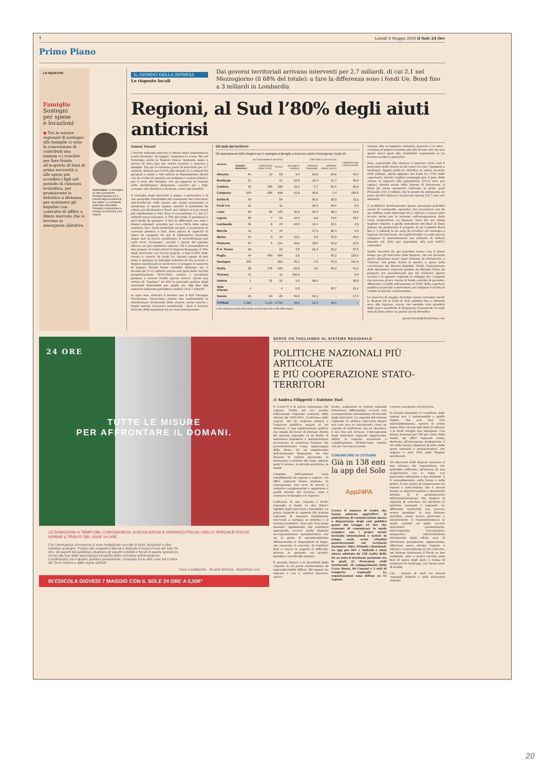4 Lunedì 4 Maggio 2020 Il Sole 24 Ore
Primo Piano
LE INIZIATIVE
Famiglie
Sostegni
per spese
e locazioni
● Tra le misure regionali di sostegno alle famiglie ci sono la concessione di contributi una tantum o i voucher per fare fronte all'acquisto di beni di prima necessità o alle spese per accudire i figli nel periodo di chiusura scolastica, per promuovere la didattica a distanza, per sostenere gli inquilini con contratto di affitto a libero mercato che si trovano in emergenza abitativa.
Governatori. La Sardegna (in alto il presidente Christian Solinas) ha il primato degli investimenti pro-capite. La Lombardia (nella foto sotto Attilio Fontana) è intenzionata a lanciare un bond fino a tre miliardi
IL GIORNO DELLA RIPRESA
Le risposte locali
Dai governi territoriali arrivano interventi per 2,7 miliardi, di cui 2,1 nel Mezzogiorno (il 68% del totale): a fare la differenza sono i fondi Ue. Bond fino a 3 miliardi in Lombardia
Regioni, al Sud l’80% degli aiuti anticrisi
Gianni Trovati
I decreti nazionali anticrisi e l'attesa della maximanovra ormai diventata “di maggio” dominano la scena. Ma nel frattempo anche le Regioni stanno mettendo mano a misure di vario tipo per venire incontro a imprese e famiglie. Fin qui il contatore parla di interventi per 2,7 miliardi, dedicati per il 60% alle aziende (1,1 miliardi fra garanzie e mutui e 580 milioni in finanziamenti diretti con un occhio di riguardo ad artigiani e commercianti) e per il resto alle famiglie, con un supporto ai Comuni nella distribuzione alimentare, voucher per i figli, sostegno alla didattica a distanza o aiuti agli inquilini.
Il ventaglio degli interventi è ampio, e particolare è la sua geografia, fotografata dal censimento dei ricercatori dell'Issirfa-Cnr sulle misure già varate presentato in anteprima in questa pagina: perché la pandemia ha colpito più duramente a Nord, ma i bilanci si sono mossi più rapidamente a Sud, dove si concentrano 2,1 dei 2,7 miliardi messi sul piatto: il 79% del totale. Il paradosso è però facile da spiegare. A fare la differenza non sono i bilanci regionali, assorbiti per circa l'80% dalle spese sanitarie, ma i fondi strutturali europei. I programmi di coesione puntano a Sud, dove spesso la capacità di spesa ha viaggiato fin qui al rallentatore lasciando ampie doti di risorse inutilizzate. È un'inefficienza per certi versi “fortunata”, perché i ritardi del passato offrono ora più munizioni anticrisi. Ed è riassumibile in due numeri: al Centro-Nord le Regioni finanziano il 70% degli interventi con risorse proprie, a Sud il 68% delle misure è coperto da fondi Ue. Questa coppia di dati aiuta a spiegare la battaglia sottotraccia fra governo e Regioni meridionali ai tavoli dove si prepara la manovra di maggio. Perché Roma vorrebbe utilizzare per il decreto gli 11-12 miliardi ancora non spesi della vecchia programmazione 2014-2020, mentre i presidenti puntano a tenersi strette queste risorse. Anche per evitare di “regalare” ad altri la paternità politica degli interventi finanziabili per quella via. Alla fine alla manovra nazionale potrebbero andare circa 7 miliardi.
In ogni caso, assicura il ministro per il Sud Giuseppe Provenzano, l'intervento statale non cambierebbe la distribuzione territoriale delle risorse: anche perché i fragili sistemi economici meridionali - dove il turismo bloccato dalla pandemia ha un ruolo determinante
Gli aiuti dal territorio
Gli stanziamenti delle Regioni per il sostegno a famiglie e imprese contro l'emergenza Covid-19
| REGIONE | GLI STANZIAMENTI (MILIONI) | | | I SETTORI DI ATTIVITÀ (%) | | | L'IMPORTO PRO CAPITE (EURO) |
| --- | --- | --- | --- | --- | --- | --- | --- |
| | RISORSE REGIONALI | RIPROGRAM FONDI STRUT. | TOTALE | WELFARE E FAMIGLIE | IMPRESE: FINANZIAM. | IMPRESE: GARAN. MUTUI | |
| Abruzzo | 41 | 12 | 53 | 9,4 | 20,8 | 69,8 | 40,4 |
| Basilicata | 21 | - | 21 | 22,9 | 15,4 | 61,7 | 36,9 |
| Calabria | 30 | 155 | 185 | 16,2 | 2,7 | 81,1 | 95,0 |
| Campania | 253 | 655 | 908 | 61,8 | 36,8 | 1,4 | 156,6 |
| Emilia-R. | 50 | - | 50 | - | 80,0 | 20,0 | 11,2 |
| Friuli-V.G. | 11 | - | 11 | - | 66,4 | 33,6 | 9,3 |
| Lazio | 89 | 56 | 145 | 36,3 | 25,3 | 38,4 | 24,6 |
| Liguria | 45 | 7 | 52 | 16,4 | 9,9 | 73,6 | 33,7 |
| Lombardia | 36 | 8 | 43 | 66,5 | 10,4 | 23,1 | 4,3 |
| Marche | 11 | 4 | 14 | - | 17,6 | 82,4 | 9,3 |
| Molise | 10 | 0 | 10 | 19,2 | 3,8 | 76,9 | 34,0 |
| Piemonte | 97 | 5 | 101 | 28,2 | 18,5 | 53,3 | 23,3 |
| P. A. Trento | 20 | - | 20 | 4,5 | 69,3 | 26,2 | 37,3 |
| Puglia | 34 | 450 | 484 | 2,8 | - | 97,2 | 120,0 |
| Sardegna | 265 | - | 266 | 45,2 | 7,5 | 47,3 | 161,9 |
| Sicilia | 30 | 175 | 205 | 65,8 | 4,9 | 29,3 | 41,0 |
| Toscana | 11 | - | 11 | 100,0 | - | - | 2,9 |
| Umbria | 1 | 31 | 32 | 2,0 | 98,0 | - | 35,8 |
| Valle d'Aosta | 4 | - | 4 | 6,3 | - | 93,7 | 31,4 |
| Veneto | 23 | 63 | 85 | 59,9 | 40,1 | - | 17,4 |
| TOTALE | 1.081 | 1.619 | 2.700 | 39,0 | 21,4 | 39,6 | = |
Fonte: elaborazione del CNR (Istituto di studi regionali) su dati delle Regioni
insieme alle occupazioni saltuarie, precarie o in nero - rischiano di pagare il prezzo più alto di una crisi che può aprire nuovi spazi alla criminalità organizzata in un tessuto sociale in ginocchio.
Sono soprattutto due Regioni a spostare verso Sud il baricentro delle misure locali contro la crisi: Campania e Sardegna. Napoli guida la classifica in valore assoluto (908 milioni), spinta appunto dai fondi Ue (72% delle coperture), mentre Cagliari primeggia per il peso delle misure in rapporto alla popolazione (161,9 euro pro capite), aiutata anche dallo Statuto di autonomia. A Nord gli stessi parametri collocano ai primi posti Piemonte (101,9 milioni, ma la giunta ha annunciato un piano da 800 milioni) e la piccola Liguria (33,7 euro per abitante).
A modificare drasticamente questo panorama potrebbe essere la Lombardia, epicentro del coronavirus ma fin qui defilata negli interventi (43,3 milioni) e messa sotto accusa anche per le lentezze nell'assegnazione della cassa integrazione. La Regione, forte del suo rating migliore rispetto a quello traballante dei titoli di Stato italiani, ha annunciato il progetto di un Lombard Bond fino a 3 miliardi in tre anni da investire nel sostegno a imprese ed enti locali, che replicherebbe su scala ancora maggiore la maxiemissione (un miliardo di dollari) lanciata nel 2001 per rispondere alla crisi dell'11 settembre.
Quello descritto fin qui potrebbe essere solo il primo tempo per gli interventi delle Regioni, che nei prossimi giorni attendono nuovi spazi d'azione da Parlamento e Governo. Sul primo fronte la partita si gioca nella conversione del decreto liquidità: l'Anfir, l'associazione delle finanziarie regionali guidata da Michele Vietti, ha proposto tre emendamenti per far rientrare queste società e le agenzie regionali di sviluppo fra i soggetti che possono girare risorse al fondo centrale di garanzia, affiancare i Confidi nell'aumento al 100% della copertura pubblica ai prestiti e intervenire per mitigare il rischio di credito di banche e intermediari.
La manovra di maggio dovrebbe invece arruolare anche le Regioni fra le fonti di aiuti pubblici fino a 800mila euro alle imprese, mossa che sarebbe resa possibile dalle nuove modifiche al Temporary Framework Ue sugli aiuti di Stato attese in queste ore da Bruxelles.
gianni.trovati@ilsole24ore.com
24 ORE
TUTTE LE MISURE
PER AFFRONTARE IL DOMANI.
LE DONAZIONI AI TEMPI DEL CORONAVIRUS: AGEVOLAZIONI E VANTAGGI FISCALI NELLO SPECIALE FOCUS NORME & TRIBUTI DEL SOLE 24 ORE.
Con l'emergenza coronavirus si sono moltiplicate raccolte di fondi, donazioni e altre iniziative analoghe. Proprio alle erogazioni liberali è dedicato il nuovo Focus del Sole 24 Ore. Gli esperti del quotidiano illustrano gli aspetti contabili e fiscali di queste operazioni, anche alla luce delle agevolazioni introdotte dalla normativa sull'emergenza, coordinandoli con il quadro giuridico preesistente, composto tra le altre cose dal Codice del Terzo Settore e dalle regole sull'IVA.
Fisco e solidarietà · Gli aiuti antivirus · ilsole24ore.com
IN EDICOLA GIOVEDÌ 7 MAGGIO CON IL SOLE 24 ORE A 0,50€*
SERVE UN TAGLIANDO AL SISTEMA REGIONALE
POLITICHE NAZIONALI PIÙ ARTICOLATE
E PIÙ COOPERAZIONE STATO-TERRITORI
di Andrea Filippetti e Fabrizio Tuzi
Il Covid-19 è la prima emergenza che colpisce l'Italia nel suo assetto istituzionale regionale scaturito dalle riforme del 1999-2001. L'attivismo delle regioni, che ha sorpreso politica e l'opinione pubblica, poggia su tre elementi: i) una legittimazione politica che emana da forme di elezione diretta dei governi regionali; ii) un livello di autonomia legislativa e amministrativa accresciuto in numerose funzioni che precedentemente erano appannaggio dello Stato; iii) un ampliamento dell'autonomia finanziaria. Da due decenni le regioni governano in autonomia, o assieme allo stato, materie quali il turismo, le attività produttive, la sanità.
L'impatto dell'epidemia varia sensibilmente da regione a regione. Gli uffici regionali hanno adottato, di conseguenza, una serie di misure e iniziative complementari o aggiuntive a quelle attivate dal Governo, volte a sostenere le famiglie e le imprese.
L'efficacia di una risposta a livello regionale si fonda su due fattori: rapidità degli interventi e flessibilità. La prima riguarda la capacità del sistema regionale di emanare rapidamente interventi a sostegno ai cittadini e al sistema produttivo. Non solo. Non basta emanare rapidamente atti legislativi appropriati, occorre anche disporre un'organizzazione amministrativa che sia in grado di operazionalizzare efficacemente le disposizioni di legge, che consenta, in concreto, di trasferire beni e risorse ai soggetti in difficoltà, attivare le garanzie sui prestiti, liquidare i sussidi alle imprese.
Il secondo fattore è la flessibilità della risposta. In un paese caratterizzato da imprenditorialità diffusa, fitti legami tra imprese e con il sistema bancario, spesso
locale, organizzati in sistemi regionali fortemente differenziati, occorre una corrispondente articolazione territoriale degli interventi. La capacità del sistema regionale di attivare interventi diversi non solo non va interpretato come un segnale di confusione, ma ne riproduce il suo lato più virtuoso. L'eterogeneità degli interventi regionali rappresenta, infatti, la risposta necessaria e complementare all'intervento statale, che per sua natura tende
COMUNICARE AI CITTADINI
Già in 138 enti la app del Sole
App24PA
Cresce il numero di realtà che hanno adottato App24PA®, la piattaforma di comunicazione messa a disposizione degli enti pubblici gratis dal Gruppo 24 Ore che consente di comunicare in modo semplice con i propri utenti inviando informazioni e notizie in tempo reale verso cittadini georeferenziati sul territorio nazionale. Oltre 450mila i download. La app per iOS e Android è stata sinora adottata da 138 realtà della PA su tutto il territorio nazionale tra le quali 21 Protezioni civili territoriali, 18 compartimenti della Croce Rossa, 86 Comuni e 2 enti di trasporto regionali. Le organizzazioni sono diffuse su 15 regioni.
a essere omogeneo sul territorio.
In termini finanziari il contributo delle regioni non è paragonabile a quello statale, che può fare leva sull'indebitamento, mentre le prime hanno fatto ricorso agli attivi di bilancio e ai fondi europei non impegnati. Con bilanci dominati per l'80 per cento dalla sanità, gli uffici regionali hanno destinato all'emergenza mediamente il 4% delle risorse rimanenti al netto delle spese sanitarie e amministrative, che salgono a oltre l'8% nelle Regioni meridionali.
Gli interventi delle Regioni mostrano il lato virtuoso del regionalismo che andrebbe rafforzato all'interno di una cooperazione con lo Stato, con particolare attenzione a due elementi. i) Il consolidamento, nella forma e nella prassi, di uno spazio di cooperazione tra regioni e stato-regioni, che è ancora basata su improvvisazione e immaturità politica. ii) Il potenziamento dell'amministrazione che migliori la capacità di articolare sul territorio le politiche nazionali e regionali. Le differenze territoriali non possono essere annullate in una finzione giuridica, vanno invece governate e amministrate. È l'amministrazione lo snodo cruciale sul quale occorre intervenire pesantemente, interrompendo l'accanimento terapeutico sull'architettura istituzionale degli ultimi anni di riformismo permanente. Apparirannno riflessioni meno elevate rispetto a riforme e controriforme di cui si discute, ma faranno funzionare il Paese se ben realizzate, oltre a essere cruciali nella fase di spesa degli aiuti; è tempo di rivalutare la tartaruga, con buona pace di Achille.
Cnr - Istituto di studi sui sistemi regionali, federali e sulle autonomie (Issirfa)
20